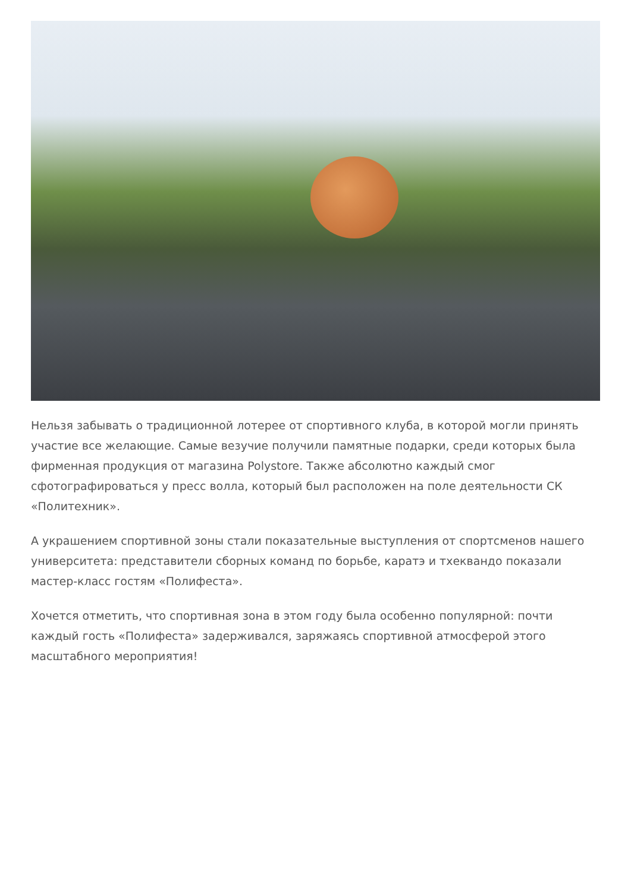Нельзя забывать о традиционной лотерее от спортивного клуба, в которой могли принять участие все желающие. Самые везучие получили памятные подарки, среди которых была фирменная продукция от магазина Polystore. Также абсолютно каждый смог сфотографироваться у пресс волла, который был расположен на поле деятельности СК «Политехник».
А украшением спортивной зоны стали показательные выступления от спортсменов нашего университета: представители сборных команд по борьбе, каратэ и тхеквандо показали мастер-класс гостям «Полифеста».
Хочется отметить, что спортивная зона в этом году была особенно популярной: почти каждый гость «Полифеста» задерживался, заряжаясь спортивной атмосферой этого масштабного мероприятия!